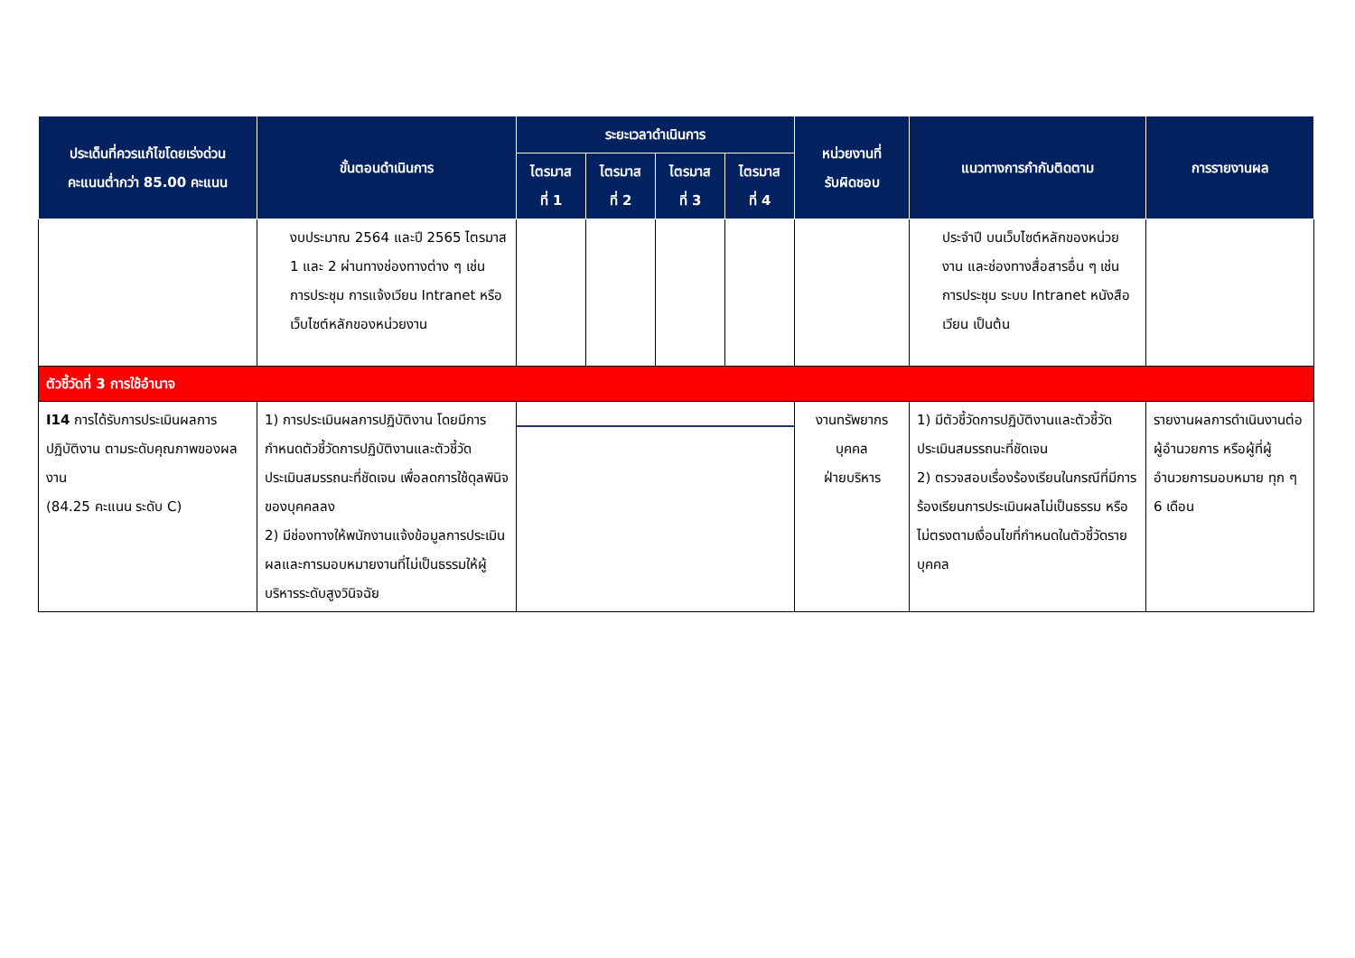| ประเด็นที่ควรแก้ไขโดยเร่งด่วน คะแนนต่ำกว่า 85.00 คะแนน | ขั้นตอนดำเนินการ | ระยะเวลาดำเนินการ | | | | หน่วยงานที่ รับผิดชอบ | แนวทางการกำกับติดตาม | การรายงานผล |
| --- | --- | --- | --- | --- | --- | --- | --- | --- |
| | | ไตรมาส ที่ 1 | ไตรมาส ที่ 2 | ไตรมาส ที่ 3 | ไตรมาส ที่ 4 | | | |
| | งบประมาณ 2564 และปี 2565 ไตรมาส 1 และ 2 ผ่านทางช่องทางต่าง ๆ เช่น การประชุม การแจ้งเวียน Intranet หรือเว็บไซต์หลักของหน่วยงาน | | | | | | ประจำปี บนเว็บไซต์หลักของหน่วยงาน และช่องทางสื่อสารอื่น ๆ เช่นการประชุม ระบบ Intranet หนังสือเวียน เป็นต้น | |
| ตัวชี้วัดที่ 3 การใช้อำนาจ | | | | | | | | |
| I14 การได้รับการประเมินผลการปฏิบัติงาน ตามระดับคุณภาพของผลงาน (84.25 คะแนน ระดับ C) | 1) การประเมินผลการปฏิบัติงาน โดยมีการกำหนดตัวชี้วัดการปฏิบัติงานและตัวชี้วัดประเมินสมรรถนะที่ชัดเจน เพื่อลดการใช้ดุลพินิจของบุคคลลง 2) มีช่องทางให้พนักงานแจ้งข้อมูลการประเมินผลและการมอบหมายงานที่ไม่เป็นธรรมให้ผู้บริหารระดับสูงวินิจฉัย | | | | | งานทรัพยากรบุคคล ฝ่ายบริหาร | 1) มีตัวชี้วัดการปฏิบัติงานและตัวชี้วัดประเมินสมรรถนะที่ชัดเจน 2) ตรวจสอบเรื่องร้องเรียนในกรณีที่มีการร้องเรียนการประเมินผลไม่เป็นธรรม หรือไม่ตรงตามเงื่อนไขที่กำหนดในตัวชี้วัดรายบุคคล | รายงานผลการดำเนินงานต่อผู้อำนวยการ หรือผู้ที่ผู้อำนวยการมอบหมาย ทุก ๆ 6 เดือน |